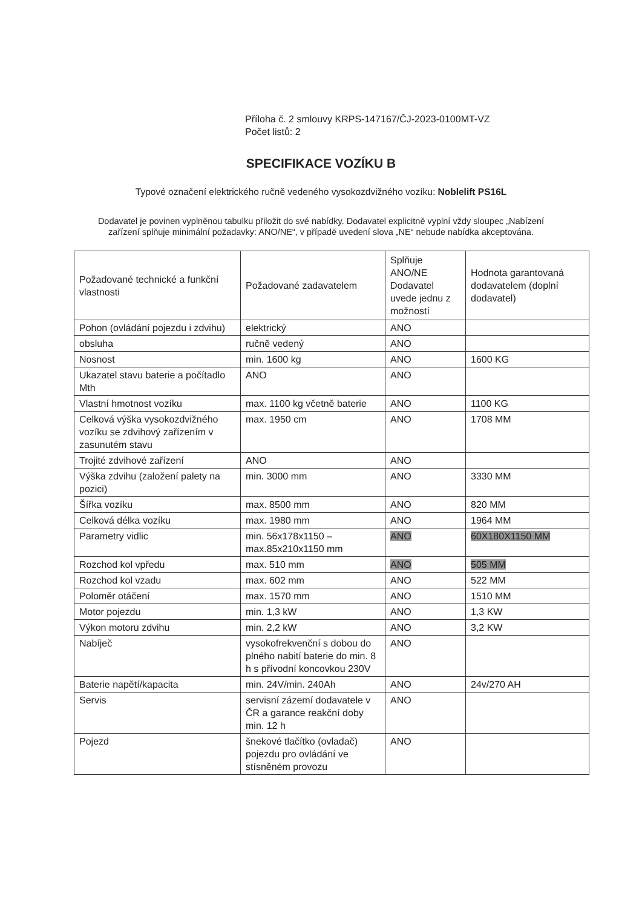Příloha č. 2 smlouvy KRPS-147167/ČJ-2023-0100MT-VZ
Počet listů: 2
SPECIFIKACE VOZÍKU B
Typové označení elektrického ručně vedeného vysokozdvižného vozíku: Noblelift PS16L
Dodavatel je povinen vyplněnou tabulku přiložit do své nabídky. Dodavatel explicitně vyplní vždy sloupec „Nabízení zařízení splňuje minimální požadavky: ANO/NE“, v případě uvedení slova „NE“ nebude nabídka akceptována.
| Požadované technické a funkční vlastnosti | Požadované zadavatelem | Splňuje ANO/NE Dodavatel uvede jednu z možností | Hodnota garantovaná dodavatelem (doplní dodavatel) |
| Pohon (ovládání pojezdu i zdvihu) | elektrický | ANO | |
| obsluha | ručně vedený | ANO | |
| Nosnost | min. 1600 kg | ANO | 1600 KG |
| Ukazatel stavu baterie a počítadlo Mth | ANO | ANO | |
| Vlastní hmotnost vozíku | max. 1100 kg včetně baterie | ANO | 1100 KG |
| Celková výška vysokozdvižného vozíku se zdvihový zařízením v zasunutém stavu | max. 1950 cm | ANO | 1708 MM |
| Trojité zdvihové zařízení | ANO | ANO | |
| Výška zdvihu (založení palety na pozici) | min. 3000 mm | ANO | 3330 MM |
| Šířka vozíku | max. 8500 mm | ANO | 820 MM |
| Celková délka vozíku | max. 1980 mm | ANO | 1964 MM |
| Parametry vidlic | min. 56x178x1150 – max.85x210x1150 mm | ANO | 60X180X1150 MM |
| Rozchod kol vpředu | max. 510 mm | ANO | 505 MM |
| Rozchod kol vzadu | max. 602 mm | ANO | 522 MM |
| Poloměr otáčení | max. 1570 mm | ANO | 1510 MM |
| Motor pojezdu | min. 1,3 kW | ANO | 1,3 KW |
| Výkon motoru zdvihu | min. 2,2 kW | ANO | 3,2 KW |
| Nabíječ | vysokofrekvenční s dobou do plného nabití baterie do min. 8 h s přívodní koncovkou 230V | ANO | |
| Baterie napětí/kapacita | min. 24V/min. 240Ah | ANO | 24v/270 AH |
| Servis | servisní zázemí dodavatele v ČR a garance reakční doby min. 12 h | ANO | |
| Pojezd | šnekové tlačítko (ovladač) pojezdu pro ovládání ve stísněném provozu | ANO | |